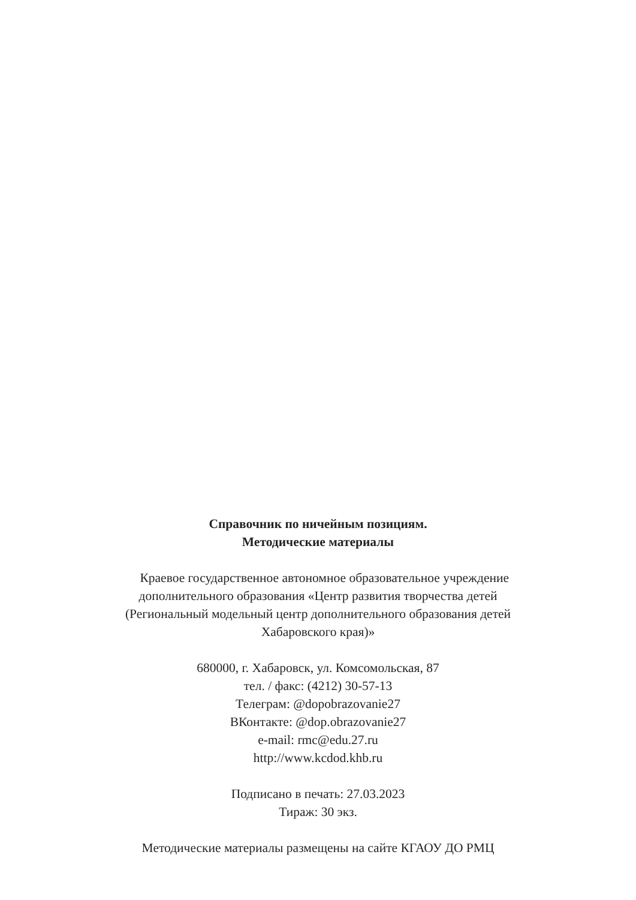Справочник по ничейным позициям.
Методические материалы
Краевое государственное автономное образовательное учреждение
дополнительного образования «Центр развития творчества детей
(Региональный модельный центр дополнительного образования детей
Хабаровского края)»
680000, г. Хабаровск, ул. Комсомольская, 87
тел. / факс: (4212) 30-57-13
Телеграм: @dopobrazovanie27
ВКонтакте: @dop.obrazovanie27
e-mail: rmc@edu.27.ru
http://www.kcdod.khb.ru
Подписано в печать: 27.03.2023
Тираж: 30 экз.
Методические материалы размещены на сайте КГАОУ ДО РМЦ